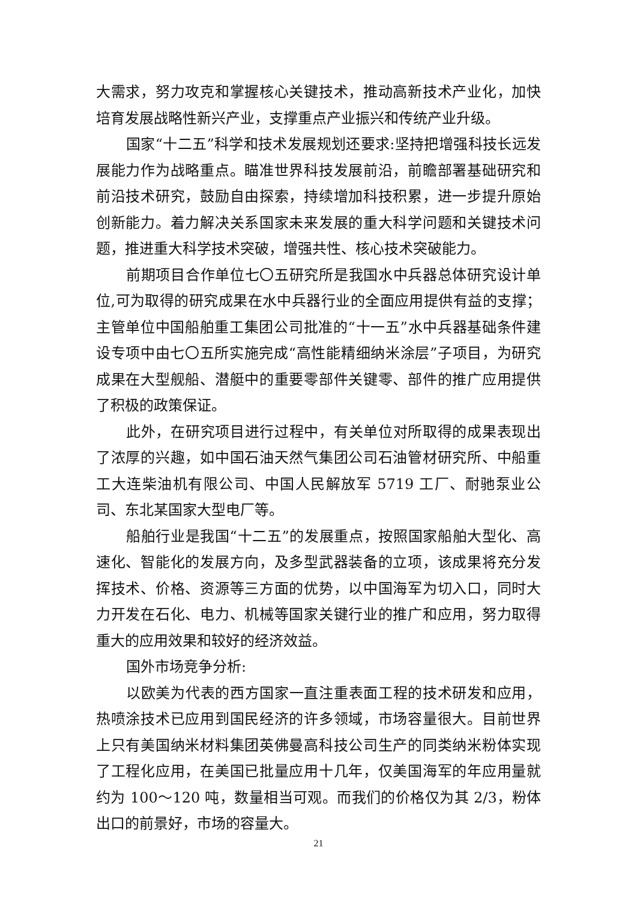大需求，努力攻克和掌握核心关键技术，推动高新技术产业化，加快培育发展战略性新兴产业，支撑重点产业振兴和传统产业升级。
国家“十二五”科学和技术发展规划还要求:坚持把增强科技长远发展能力作为战略重点。瞄准世界科技发展前沿，前瞻部署基础研究和前沿技术研究，鼓励自由探索，持续增加科技积累，进一步提升原始创新能力。着力解决关系国家未来发展的重大科学问题和关键技术问题，推进重大科学技术突破，增强共性、核心技术突破能力。
前期项目合作单位七〇五研究所是我国水中兵器总体研究设计单位,可为取得的研究成果在水中兵器行业的全面应用提供有益的支撑；主管单位中国船舶重工集团公司批准的“十一五”水中兵器基础条件建设专项中由七〇五所实施完成“高性能精细纳米涂层”子项目，为研究成果在大型舰船、潜艇中的重要零部件关键零、部件的推广应用提供了积极的政策保证。
此外，在研究项目进行过程中，有关单位对所取得的成果表现出了浓厚的兴趣，如中国石油天然气集团公司石油管材研究所、中船重工大连柴油机有限公司、中国人民解放军 5719 工厂、耐驰泵业公司、东北某国家大型电厂等。
船舶行业是我国“十二五”的发展重点，按照国家船舶大型化、高速化、智能化的发展方向，及多型武器装备的立项，该成果将充分发挥技术、价格、资源等三方面的优势，以中国海军为切入口，同时大力开发在石化、电力、机械等国家关键行业的推广和应用，努力取得重大的应用效果和较好的经济效益。
国外市场竞争分析:
以欧美为代表的西方国家一直注重表面工程的技术研发和应用，热喷涂技术已应用到国民经济的许多领域，市场容量很大。目前世界上只有美国纳米材料集团英佛曼高科技公司生产的同类纳米粉体实现了工程化应用，在美国已批量应用十几年，仅美国海军的年应用量就约为 100～120 吨，数量相当可观。而我们的价格仅为其 2/3，粉体出口的前景好，市场的容量大。
21